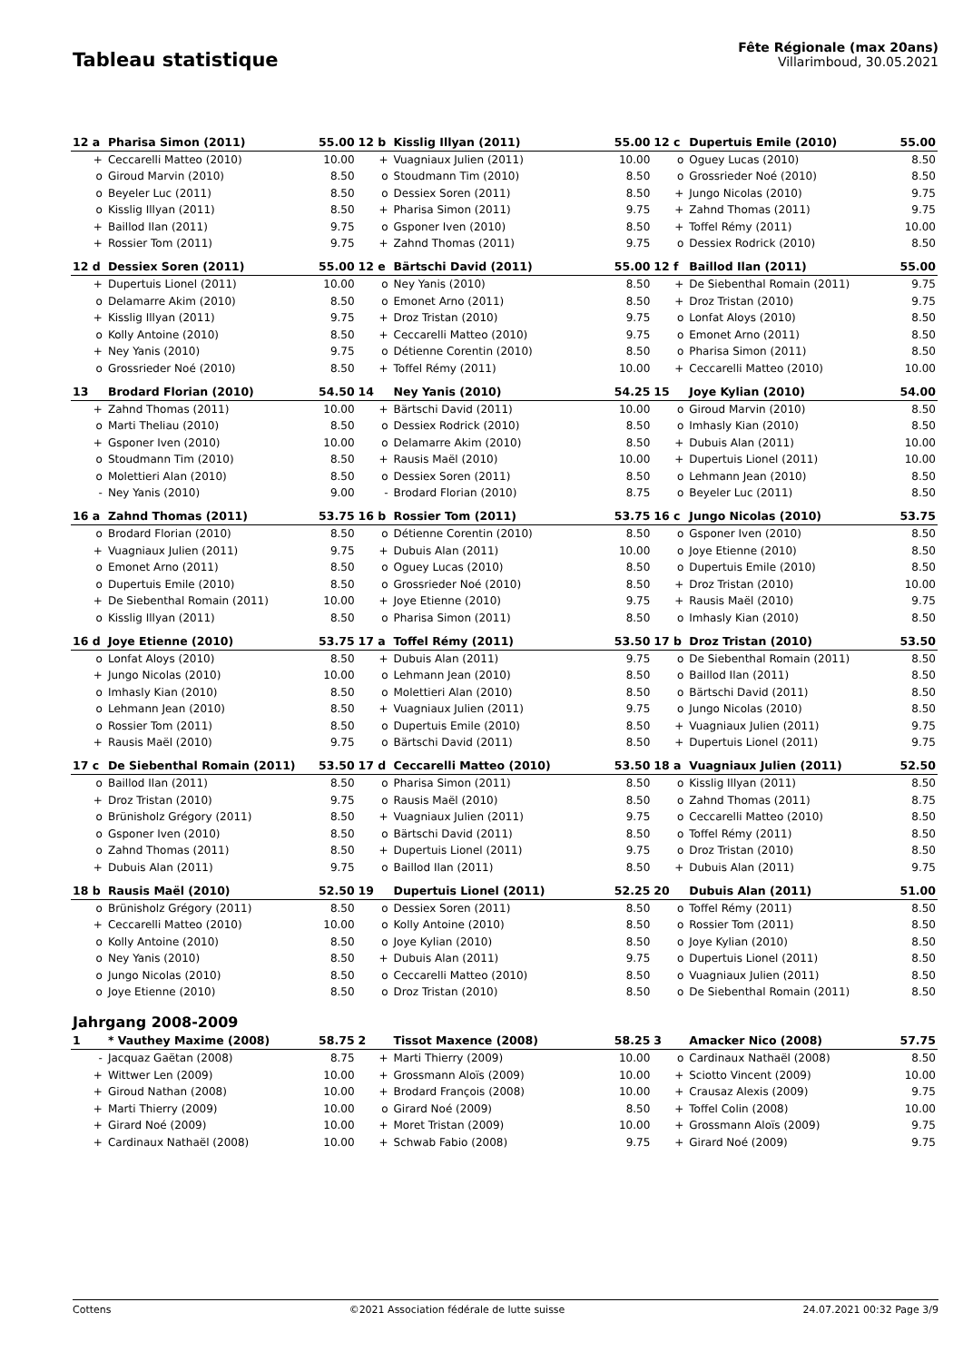Tableau statistique
Fête Régionale (max 20ans)
Villarimboud, 30.05.2021
| 12 a | Pharisa Simon (2011) | 55.00 | 12 b | Kisslig Illyan (2011) | 55.00 | 12 c | Dupertuis Emile (2010) | 55.00 |
| + | Ceccarelli Matteo (2010) | 10.00 | + | Vuagniaux Julien (2011) | 10.00 | o | Oguey Lucas (2010) | 8.50 |
| o | Giroud Marvin (2010) | 8.50 | o | Stoudmann Tim (2010) | 8.50 | o | Grossrieder Noé (2010) | 8.50 |
| o | Beyeler Luc (2011) | 8.50 | o | Dessiex Soren (2011) | 8.50 | + | Jungo Nicolas (2010) | 9.75 |
| o | Kisslig Illyan (2011) | 8.50 | + | Pharisa Simon (2011) | 9.75 | + | Zahnd Thomas (2011) | 9.75 |
| + | Baillod Ilan (2011) | 9.75 | o | Gsponer Iven (2010) | 8.50 | + | Toffel Rémy (2011) | 10.00 |
| + | Rossier Tom (2011) | 9.75 | + | Zahnd Thomas (2011) | 9.75 | o | Dessiex Rodrick (2010) | 8.50 |
| 12 d | Dessiex Soren (2011) | 55.00 | 12 e | Bärtschi David (2011) | 55.00 | 12 f | Baillod Ilan (2011) | 55.00 |
| + | Dupertuis Lionel (2011) | 10.00 | o | Ney Yanis (2010) | 8.50 | + | De Siebenthal Romain (2011) | 9.75 |
| o | Delamarre Akim (2010) | 8.50 | o | Emonet Arno (2011) | 8.50 | + | Droz Tristan (2010) | 9.75 |
| + | Kisslig Illyan (2011) | 9.75 | + | Droz Tristan (2010) | 9.75 | o | Lonfat Aloys (2010) | 8.50 |
| o | Kolly Antoine (2010) | 8.50 | + | Ceccarelli Matteo (2010) | 9.75 | o | Emonet Arno (2011) | 8.50 |
| + | Ney Yanis (2010) | 9.75 | o | Détienne Corentin (2010) | 8.50 | o | Pharisa Simon (2011) | 8.50 |
| o | Grossrieder Noé (2010) | 8.50 | + | Toffel Rémy (2011) | 10.00 | + | Ceccarelli Matteo (2010) | 10.00 |
| 13 | Brodard Florian (2010) | 54.50 | 14 | Ney Yanis (2010) | 54.25 | 15 | Joye Kylian (2010) | 54.00 |
| + | Zahnd Thomas (2011) | 10.00 | + | Bärtschi David (2011) | 10.00 | o | Giroud Marvin (2010) | 8.50 |
| o | Marti Theliau (2010) | 8.50 | o | Dessiex Rodrick (2010) | 8.50 | o | Imhasly Kian (2010) | 8.50 |
| + | Gsponer Iven (2010) | 10.00 | o | Delamarre Akim (2010) | 8.50 | + | Dubuis Alan (2011) | 10.00 |
| o | Stoudmann Tim (2010) | 8.50 | + | Rausis Maël (2010) | 10.00 | + | Dupertuis Lionel (2011) | 10.00 |
| o | Molettieri Alan (2010) | 8.50 | o | Dessiex Soren (2011) | 8.50 | o | Lehmann Jean (2010) | 8.50 |
| - | Ney Yanis (2010) | 9.00 | - | Brodard Florian (2010) | 8.75 | o | Beyeler Luc (2011) | 8.50 |
| 16 a | Zahnd Thomas (2011) | 53.75 | 16 b | Rossier Tom (2011) | 53.75 | 16 c | Jungo Nicolas (2010) | 53.75 |
| o | Brodard Florian (2010) | 8.50 | o | Détienne Corentin (2010) | 8.50 | o | Gsponer Iven (2010) | 8.50 |
| + | Vuagniaux Julien (2011) | 9.75 | + | Dubuis Alan (2011) | 10.00 | o | Joye Etienne (2010) | 8.50 |
| o | Emonet Arno (2011) | 8.50 | o | Oguey Lucas (2010) | 8.50 | o | Dupertuis Emile (2010) | 8.50 |
| o | Dupertuis Emile (2010) | 8.50 | o | Grossrieder Noé (2010) | 8.50 | + | Droz Tristan (2010) | 10.00 |
| + | De Siebenthal Romain (2011) | 10.00 | + | Joye Etienne (2010) | 9.75 | + | Rausis Maël (2010) | 9.75 |
| o | Kisslig Illyan (2011) | 8.50 | o | Pharisa Simon (2011) | 8.50 | o | Imhasly Kian (2010) | 8.50 |
| 16 d | Joye Etienne (2010) | 53.75 | 17 a | Toffel Rémy (2011) | 53.50 | 17 b | Droz Tristan (2010) | 53.50 |
| o | Lonfat Aloys (2010) | 8.50 | + | Dubuis Alan (2011) | 9.75 | o | De Siebenthal Romain (2011) | 8.50 |
| + | Jungo Nicolas (2010) | 10.00 | o | Lehmann Jean (2010) | 8.50 | o | Baillod Ilan (2011) | 8.50 |
| o | Imhasly Kian (2010) | 8.50 | o | Molettieri Alan (2010) | 8.50 | o | Bärtschi David (2011) | 8.50 |
| o | Lehmann Jean (2010) | 8.50 | + | Vuagniaux Julien (2011) | 9.75 | o | Jungo Nicolas (2010) | 8.50 |
| o | Rossier Tom (2011) | 8.50 | o | Dupertuis Emile (2010) | 8.50 | + | Vuagniaux Julien (2011) | 9.75 |
| + | Rausis Maël (2010) | 9.75 | o | Bärtschi David (2011) | 8.50 | + | Dupertuis Lionel (2011) | 9.75 |
| 17 c | De Siebenthal Romain (2011) | 53.50 | 17 d | Ceccarelli Matteo (2010) | 53.50 | 18 a | Vuagniaux Julien (2011) | 52.50 |
| o | Baillod Ilan (2011) | 8.50 | o | Pharisa Simon (2011) | 8.50 | o | Kisslig Illyan (2011) | 8.50 |
| + | Droz Tristan (2010) | 9.75 | o | Rausis Maël (2010) | 8.50 | o | Zahnd Thomas (2011) | 8.75 |
| o | Brünisholz Grégory (2011) | 8.50 | + | Vuagniaux Julien (2011) | 9.75 | o | Ceccarelli Matteo (2010) | 8.50 |
| o | Gsponer Iven (2010) | 8.50 | o | Bärtschi David (2011) | 8.50 | o | Toffel Rémy (2011) | 8.50 |
| o | Zahnd Thomas (2011) | 8.50 | + | Dupertuis Lionel (2011) | 9.75 | o | Droz Tristan (2010) | 8.50 |
| + | Dubuis Alan (2011) | 9.75 | o | Baillod Ilan (2011) | 8.50 | + | Dubuis Alan (2011) | 9.75 |
| 18 b | Rausis Maël (2010) | 52.50 | 19 | Dupertuis Lionel (2011) | 52.25 | 20 | Dubuis Alan (2011) | 51.00 |
| o | Brünisholz Grégory (2011) | 8.50 | o | Dessiex Soren (2011) | 8.50 | o | Toffel Rémy (2011) | 8.50 |
| + | Ceccarelli Matteo (2010) | 10.00 | o | Kolly Antoine (2010) | 8.50 | o | Rossier Tom (2011) | 8.50 |
| o | Kolly Antoine (2010) | 8.50 | o | Joye Kylian (2010) | 8.50 | o | Joye Kylian (2010) | 8.50 |
| o | Ney Yanis (2010) | 8.50 | + | Dubuis Alan (2011) | 9.75 | o | Dupertuis Lionel (2011) | 8.50 |
| o | Jungo Nicolas (2010) | 8.50 | o | Ceccarelli Matteo (2010) | 8.50 | o | Vuagniaux Julien (2011) | 8.50 |
| o | Joye Etienne (2010) | 8.50 | o | Droz Tristan (2010) | 8.50 | o | De Siebenthal Romain (2011) | 8.50 |
| Jahrgang 2008-2009 | | | | | | | | |
| 1 | * Vauthey Maxime (2008) | 58.75 | 2 | Tissot Maxence (2008) | 58.25 | 3 | Amacker Nico (2008) | 57.75 |
| - | Jacquaz Gaëtan (2008) | 8.75 | + | Marti Thierry (2009) | 10.00 | o | Cardinaux Nathaël (2008) | 8.50 |
| + | Wittwer Len (2009) | 10.00 | + | Grossmann Aloïs (2009) | 10.00 | + | Sciotto Vincent (2009) | 10.00 |
| + | Giroud Nathan (2008) | 10.00 | + | Brodard François (2008) | 10.00 | + | Crausaz Alexis (2009) | 9.75 |
| + | Marti Thierry (2009) | 10.00 | o | Girard Noé (2009) | 8.50 | + | Toffel Colin (2008) | 10.00 |
| + | Girard Noé (2009) | 10.00 | + | Moret Tristan (2009) | 10.00 | + | Grossmann Aloïs (2009) | 9.75 |
| + | Cardinaux Nathaël (2008) | 10.00 | + | Schwab Fabio (2008) | 9.75 | + | Girard Noé (2009) | 9.75 |
Cottens ©2021 Association fédérale de lutte suisse 24.07.2021 00:32 Page 3/9